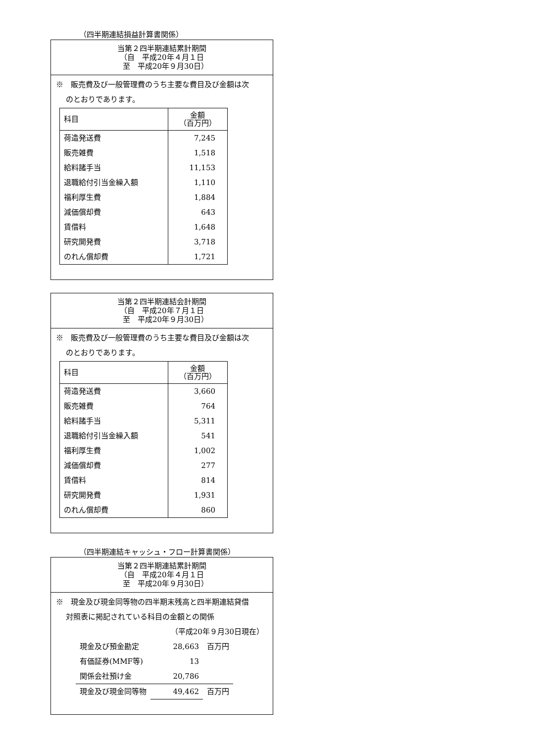（四半期連結損益計算書関係）
当第２四半期連結累計期間
（自　平成20年４月１日
　至　平成20年９月30日）
※　販売費及び一般管理費のうち主要な費目及び金額は次
のとおりであります。
| 科目 | 金額 （百万円） |
| --- | --- |
| 荷造発送費 | 7,245 |
| 販売雑費 | 1,518 |
| 給料諸手当 | 11,153 |
| 退職給付引当金繰入額 | 1,110 |
| 福利厚生費 | 1,884 |
| 減価償却費 | 643 |
| 賃借料 | 1,648 |
| 研究開発費 | 3,718 |
| のれん償却費 | 1,721 |
当第２四半期連結会計期間
（自　平成20年７月１日
　至　平成20年９月30日）
※　販売費及び一般管理費のうち主要な費目及び金額は次
のとおりであります。
| 科目 | 金額 （百万円） |
| --- | --- |
| 荷造発送費 | 3,660 |
| 販売雑費 | 764 |
| 給料諸手当 | 5,311 |
| 退職給付引当金繰入額 | 541 |
| 福利厚生費 | 1,002 |
| 減価償却費 | 277 |
| 賃借料 | 814 |
| 研究開発費 | 1,931 |
| のれん償却費 | 860 |
（四半期連結キャッシュ・フロー計算書関係）
当第２四半期連結累計期間
（自　平成20年４月１日
　至　平成20年９月30日）
※　現金及び現金同等物の四半期末残高と四半期連結貸借
対照表に掲記されている科目の金額との関係
（平成20年９月30日現在）
| 現金及び預金勘定 | 28,663 | 百万円 |
| 有価証券(MMF等) | 13 | |
| 関係会社預け金 | 20,786 | |
| 現金及び現金同等物 | 49,462 | 百万円 |